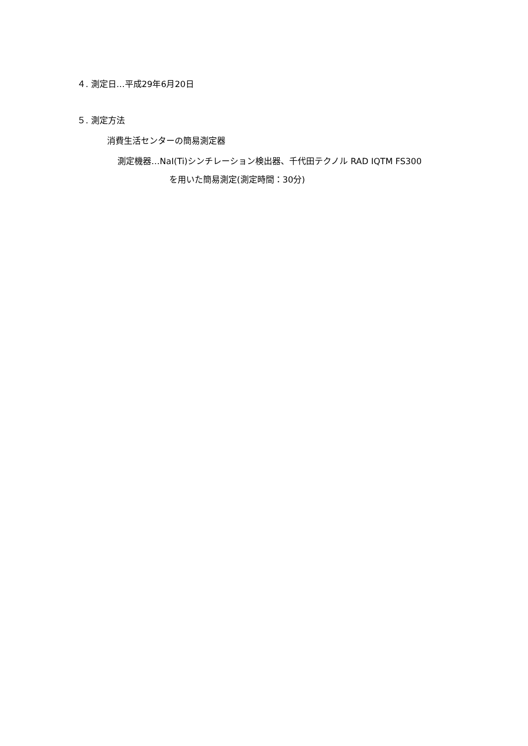４. 測定日…平成29年6月20日
５. 測定方法
消費生活センターの簡易測定器
測定機器…NaI(Ti)シンチレーション検出器、千代田テクノル RAD IQTM FS300
を用いた簡易測定(測定時間：30分)